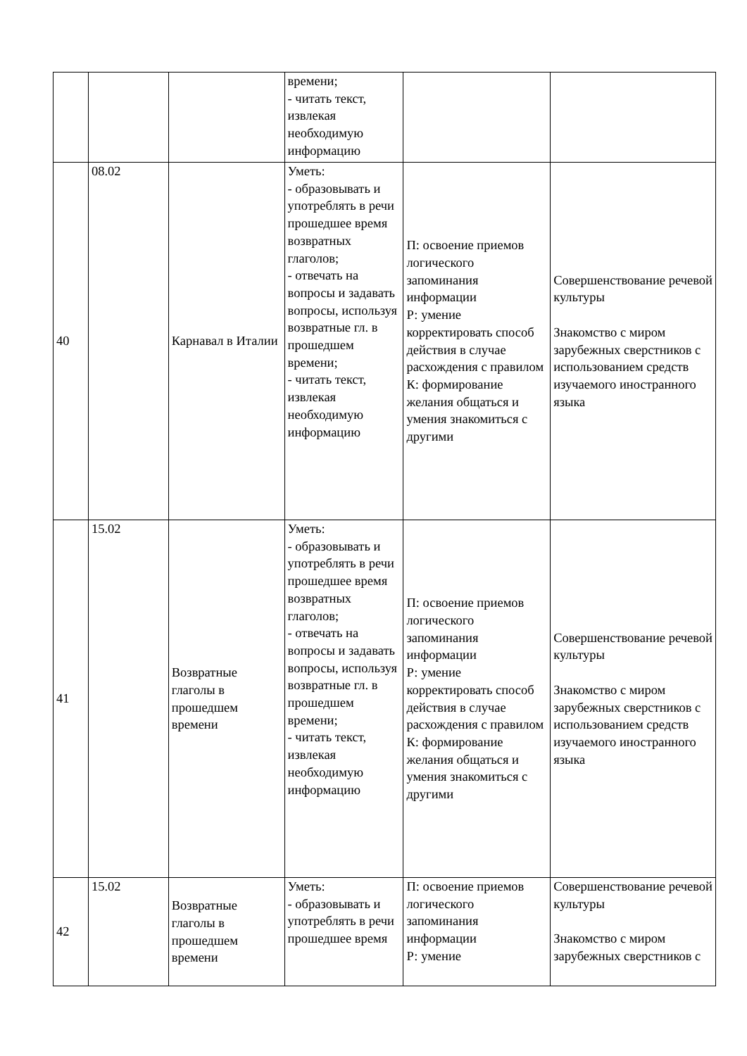| | | | времени; - читать текст, извлекая необходимую информацию | | |
| 40 | 08.02 | Карнавал в Италии | Уметь: - образовывать и употреблять в речи прошедшее время возвратных глаголов; - отвечать на вопросы и задавать вопросы, используя возвратные гл. в прошедшем времени; - читать текст, извлекая необходимую информацию | П: освоение приемов логического запоминания информации Р: умение корректировать способ действия в случае расхождения с правилом К: формирование желания общаться и умения знакомиться с другими | Совершенствование речевой культуры Знакомство с миром зарубежных сверстников с использованием средств изучаемого иностранного языка |
| 41 | 15.02 | Возвратные глаголы в прошедшем времени | Уметь: - образовывать и употреблять в речи прошедшее время возвратных глаголов; - отвечать на вопросы и задавать вопросы, используя возвратные гл. в прошедшем времени; - читать текст, извлекая необходимую информацию | П: освоение приемов логического запоминания информации Р: умение корректировать способ действия в случае расхождения с правилом К: формирование желания общаться и умения знакомиться с другими | Совершенствование речевой культуры Знакомство с миром зарубежных сверстников с использованием средств изучаемого иностранного языка |
| 42 | 15.02 | Возвратные глаголы в прошедшем времени | Уметь: - образовывать и употреблять в речи прошедшее время | П: освоение приемов логического запоминания информации Р: умение | Совершенствование речевой культуры Знакомство с миром зарубежных сверстников с |